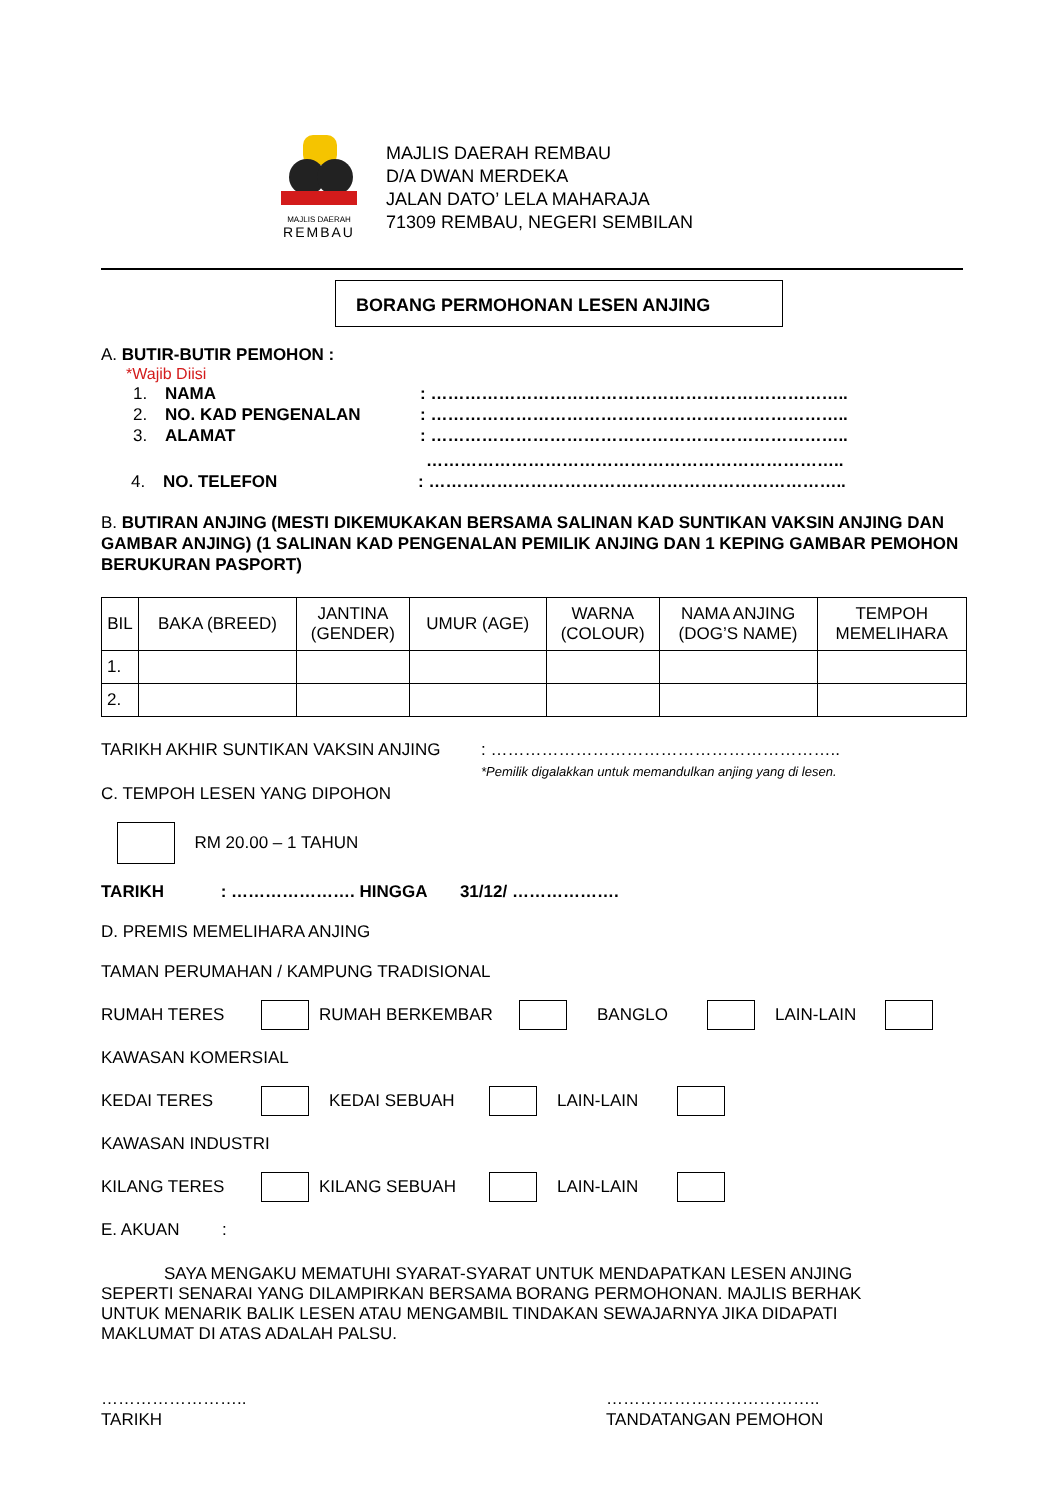MAJLIS DAERAH
REMBAU
MAJLIS DAERAH REMBAU
D/A DWAN MERDEKA
JALAN DATO’ LELA MAHARAJA
71309 REMBAU, NEGERI SEMBILAN
BORANG PERMOHONAN LESEN ANJING
A. BUTIR-BUTIR PEMOHON :
*Wajib Diisi
1. NAMA: ………………………………………………………………..
2. NO. KAD PENGENALAN: ………………………………………………………………..
3. ALAMAT: ………………………………………………………………..
………………………………………………………………..
4. NO. TELEFON: ………………………………………………………………..
B. BUTIRAN ANJING (MESTI DIKEMUKAKAN BERSAMA SALINAN KAD SUNTIKAN VAKSIN ANJING DAN GAMBAR ANJING) (1 SALINAN KAD PENGENALAN PEMILIK ANJING DAN 1 KEPING GAMBAR PEMOHON BERUKURAN PASPORT)
| BIL | BAKA (BREED) | JANTINA (GENDER) | UMUR (AGE) | WARNA (COLOUR) | NAMA ANJING (DOG’S NAME) | TEMPOH MEMELIHARA |
| --- | --- | --- | --- | --- | --- | --- |
| 1. | | | | | | |
| 2. | | | | | | |
TARIKH AKHIR SUNTIKAN VAKSIN ANJING: ……………………………………………………..
*Pemilik digalakkan untuk memandulkan anjing yang di lesen.
C. TEMPOH LESEN YANG DIPOHON
RM 20.00 – 1 TAHUN
TARIKH : …………………. HINGGA 31/12/ ……………….
D. PREMIS MEMELIHARA ANJING
TAMAN PERUMAHAN / KAMPUNG TRADISIONAL
RUMAH TERES RUMAH BERKEMBAR BANGLO LAIN-LAIN
KAWASAN KOMERSIAL
KEDAI TERES KEDAI SEBUAH LAIN-LAIN
KAWASAN INDUSTRI
KILANG TERES KILANG SEBUAH LAIN-LAIN
E. AKUAN :
SAYA MENGAKU MEMATUHI SYARAT-SYARAT UNTUK MENDAPATKAN LESEN ANJING SEPERTI SENARAI YANG DILAMPIRKAN BERSAMA BORANG PERMOHONAN. MAJLIS BERHAK UNTUK MENARIK BALIK LESEN ATAU MENGAMBIL TINDAKAN SEWAJARNYA JIKA DIDAPATI MAKLUMAT DI ATAS ADALAH PALSU.
……………………..
TARIKH ………………………………..
TANDATANGAN PEMOHON